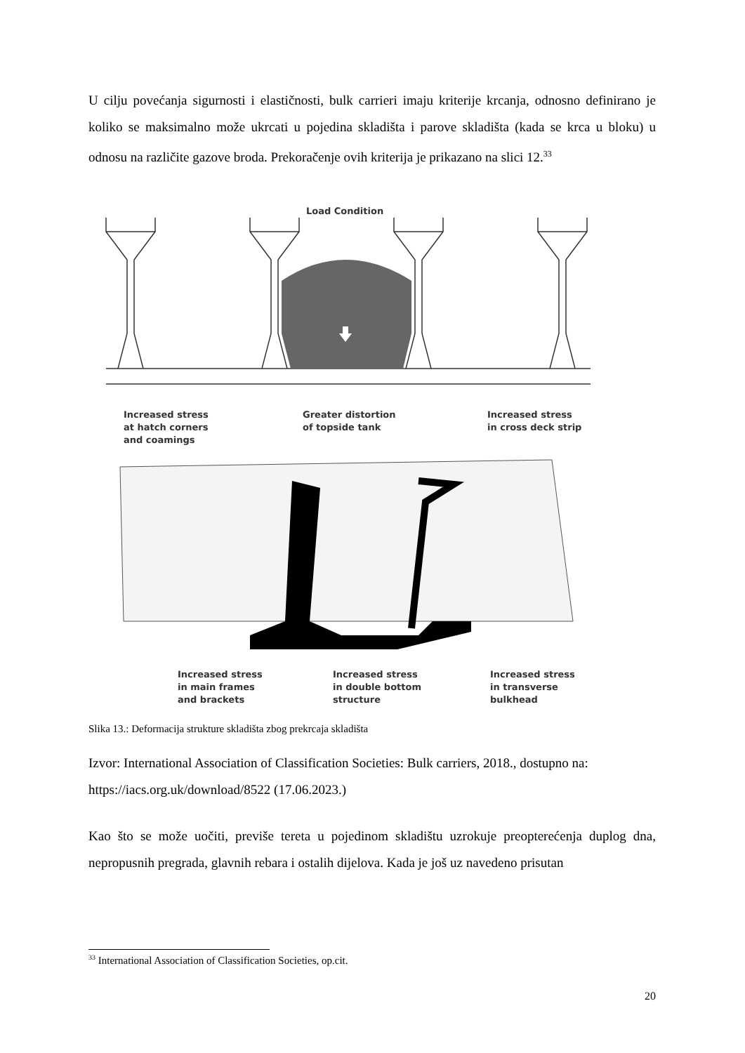U cilju povećanja sigurnosti i elastičnosti, bulk carrieri imaju kriterije krcanja, odnosno definirano je koliko se maksimalno može ukrcati u pojedina skladišta i parove skladišta (kada se krca u bloku) u odnosu na različite gazove broda. Prekoračenje ovih kriterija je prikazano na slici 12.<sup>33</sup>
Load Condition
Increased stress
at hatch corners
and coamings
Greater distortion
of topside tank
Increased stress
in cross deck strip
Increased stress
in main frames
and brackets
Increased stress
in double bottom
structure
Increased stress
in transverse
bulkhead
Slika 13.: Deformacija strukture skladišta zbog prekrcaja skladišta
Izvor: International Association of Classification Societies: Bulk carriers, 2018., dostupno na: https://iacs.org.uk/download/8522 (17.06.2023.)
Kao što se može uočiti, previše tereta u pojedinom skladištu uzrokuje preopterećenja duplog dna, nepropusnih pregrada, glavnih rebara i ostalih dijelova. Kada je još uz navedeno prisutan
<sup>33</sup> International Association of Classification Societies, op.cit.
20